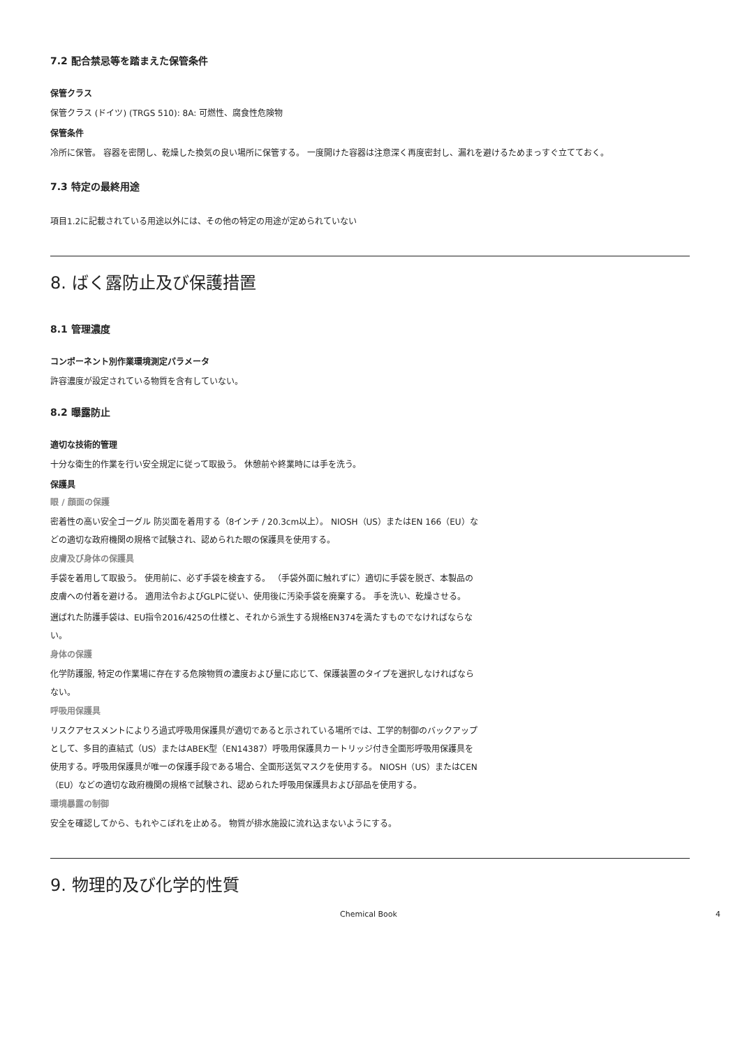7.2 配合禁忌等を踏まえた保管条件
保管クラス
保管クラス (ドイツ) (TRGS 510): 8A: 可燃性、腐食性危険物
保管条件
冷所に保管。 容器を密閉し、乾燥した換気の良い場所に保管する。 一度開けた容器は注意深く再度密封し、漏れを避けるためまっすぐ立てておく。
7.3 特定の最終用途
項目1.2に記載されている用途以外には、その他の特定の用途が定められていない
8. ばく露防止及び保護措置
8.1 管理濃度
コンポーネント別作業環境測定パラメータ
許容濃度が設定されている物質を含有していない。
8.2 曝露防止
適切な技術的管理
十分な衛生的作業を行い安全規定に従って取扱う。 休憩前や終業時には手を洗う。
保護具
眼 / 顔面の保護
密着性の高い安全ゴーグル 防災面を着用する（8インチ / 20.3cm以上）。 NIOSH（US）またはEN 166（EU）などの適切な政府機関の規格で試験され、認められた眼の保護具を使用する。
皮膚及び身体の保護具
手袋を着用して取扱う。 使用前に、必ず手袋を検査する。 （手袋外面に触れずに）適切に手袋を脱ぎ、本製品の皮膚への付着を避ける。 適用法令およびGLPに従い、使用後に汚染手袋を廃棄する。 手を洗い、乾燥させる。
選ばれた防護手袋は、EU指令2016/425の仕様と、それから派生する規格EN374を満たすものでなければならない。
身体の保護
化学防護服, 特定の作業場に存在する危険物質の濃度および量に応じて、保護装置のタイプを選択しなければならない。
呼吸用保護具
リスクアセスメントによりろ過式呼吸用保護具が適切であると示されている場所では、工学的制御のバックアップとして、多目的直結式（US）またはABEK型（EN14387）呼吸用保護具カートリッジ付き全面形呼吸用保護具を使用する。呼吸用保護具が唯一の保護手段である場合、全面形送気マスクを使用する。 NIOSH（US）またはCEN（EU）などの適切な政府機関の規格で試験され、認められた呼吸用保護具および部品を使用する。
環境暴露の制御
安全を確認してから、もれやこぼれを止める。 物質が排水施設に流れ込まないようにする。
9. 物理的及び化学的性質
Chemical Book 4